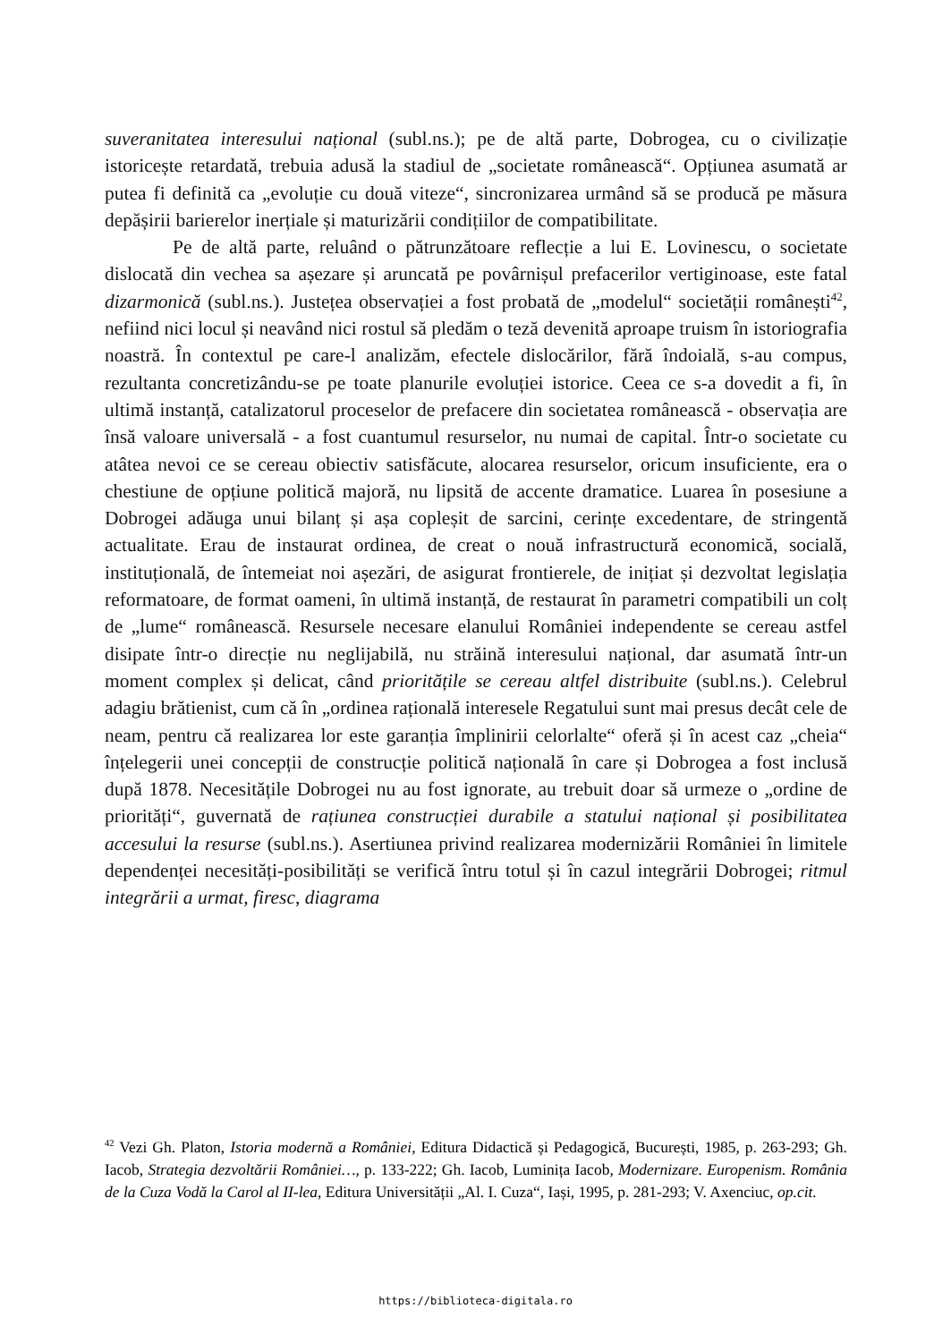suveranitatea interesului național (subl.ns.); pe de altă parte, Dobrogea, cu o civilizație istoricește retardată, trebuia adusă la stadiul de „societate românească“. Opțiunea asumată ar putea fi definită ca „evoluție cu două viteze“, sincronizarea urmând să se producă pe măsura depășirii barierelor inerțiale și maturizării condițiilor de compatibilitate.
Pe de altă parte, reluând o pătrunzătoare reflecție a lui E. Lovinescu, o societate dislocată din vechea sa așezare și aruncată pe povârnișul prefacerilor vertiginoase, este fatal dizarmonică (subl.ns.). Justețea observației a fost probată de „modelul“ societății românești<sup>42</sup>, nefiind nici locul și neavând nici rostul să pledăm o teză devenită aproape truism în istoriografia noastră. În contextul pe care-l analizăm, efectele dislocărilor, fără îndoială, s-au compus, rezultanta concretizându-se pe toate planurile evoluției istorice. Ceea ce s-a dovedit a fi, în ultimă instanță, catalizatorul proceselor de prefacere din societatea românească - observația are însă valoare universală - a fost cuantumul resurselor, nu numai de capital. Într-o societate cu atâtea nevoi ce se cereau obiectiv satisfăcute, alocarea resurselor, oricum insuficiente, era o chestiune de opțiune politică majoră, nu lipsită de accente dramatice. Luarea în posesiune a Dobrogei adăuga unui bilanț și așa copleșit de sarcini, cerințe excedentare, de stringentă actualitate. Erau de instaurat ordinea, de creat o nouă infrastructură economică, socială, instituțională, de întemeiat noi așezări, de asigurat frontierele, de inițiat și dezvoltat legislația reformatoare, de format oameni, în ultimă instanță, de restaurat în parametri compatibili un colț de „lume“ românească. Resursele necesare elanului României independente se cereau astfel disipate într-o direcție nu neglijabilă, nu străină interesului național, dar asumată într-un moment complex și delicat, când prioritățile se cereau altfel distribuite (subl.ns.). Celebrul adagiu brătienist, cum că în „ordinea rațională interesele Regatului sunt mai presus decât cele de neam, pentru că realizarea lor este garanția împlinirii celorlalte“ oferă și în acest caz „cheia“ înțelegerii unei concepții de construcție politică națională în care și Dobrogea a fost inclusă după 1878. Necesitățile Dobrogei nu au fost ignorate, au trebuit doar să urmeze o „ordine de priorități“, guvernată de rațiunea construcției durabile a statului național și posibilitatea accesului la resurse (subl.ns.). Asertiunea privind realizarea modernizării României în limitele dependenței necesități-posibilități se verifică întru totul și în cazul integrării Dobrogei; ritmul integrării a urmat, firesc, diagrama
<sup>42</sup> Vezi Gh. Platon, Istoria modernă a României, Editura Didactică și Pedagogică, București, 1985, p. 263-293; Gh. Iacob, Strategia dezvoltării României…, p. 133-222; Gh. Iacob, Luminița Iacob, Modernizare. Europenism. România de la Cuza Vodă la Carol al II-lea, Editura Universității „Al. I. Cuza“, Iași, 1995, p. 281-293; V. Axenciuc, op.cit.
https://biblioteca-digitala.ro